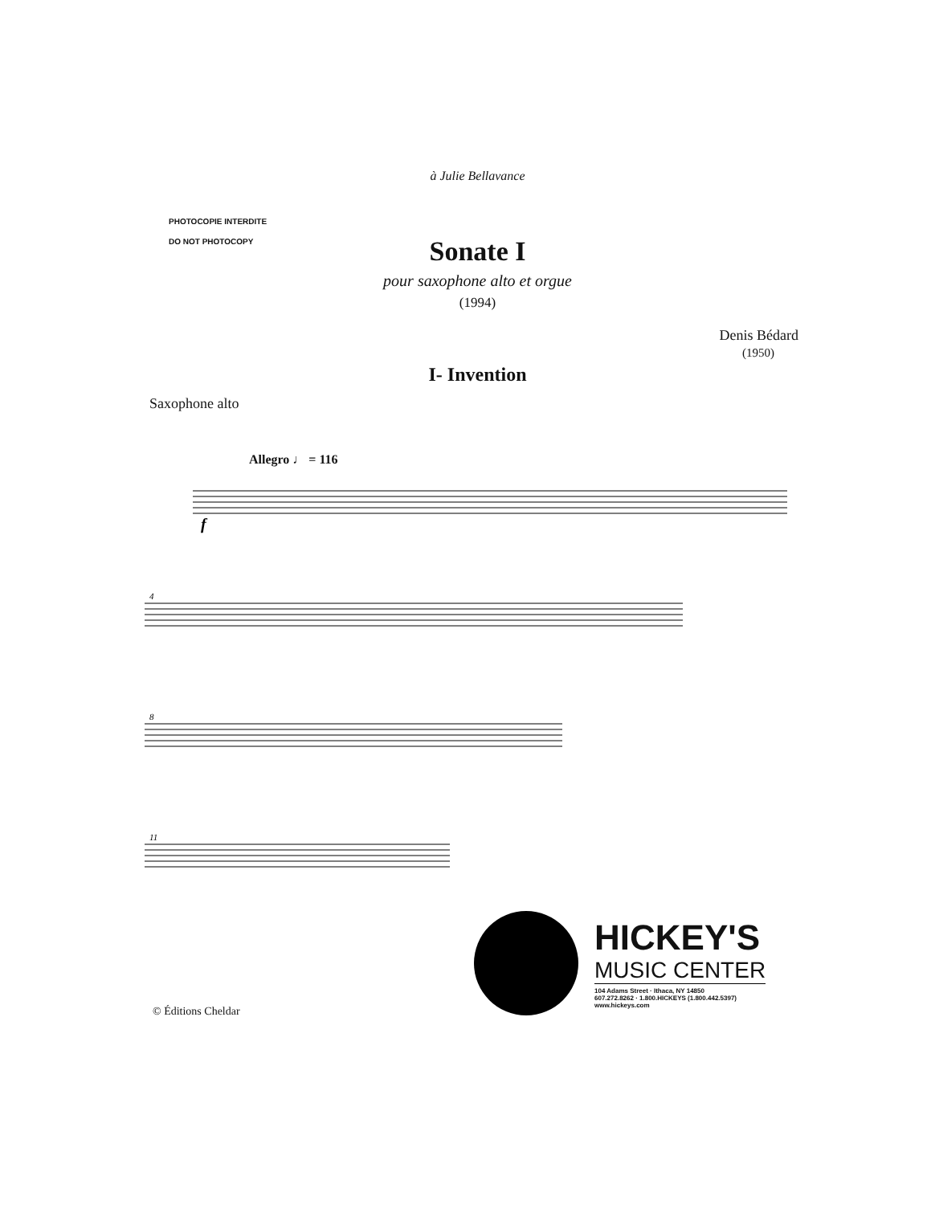à Julie Bellavance
PHOTOCOPIE INTERDITE
DO NOT PHOTOCOPY
Sonate I
pour saxophone alto et orgue
(1994)
Denis Bédard
(1950)
I- Invention
Saxophone alto
Allegro ♩ = 116
4
8
11
f
© Éditions Cheldar
HICKEY'S
MUSIC CENTER
104 Adams Street · Ithaca, NY 14850
607.272.8262 · 1.800.HICKEYS (1.800.442.5397)
www.hickeys.com